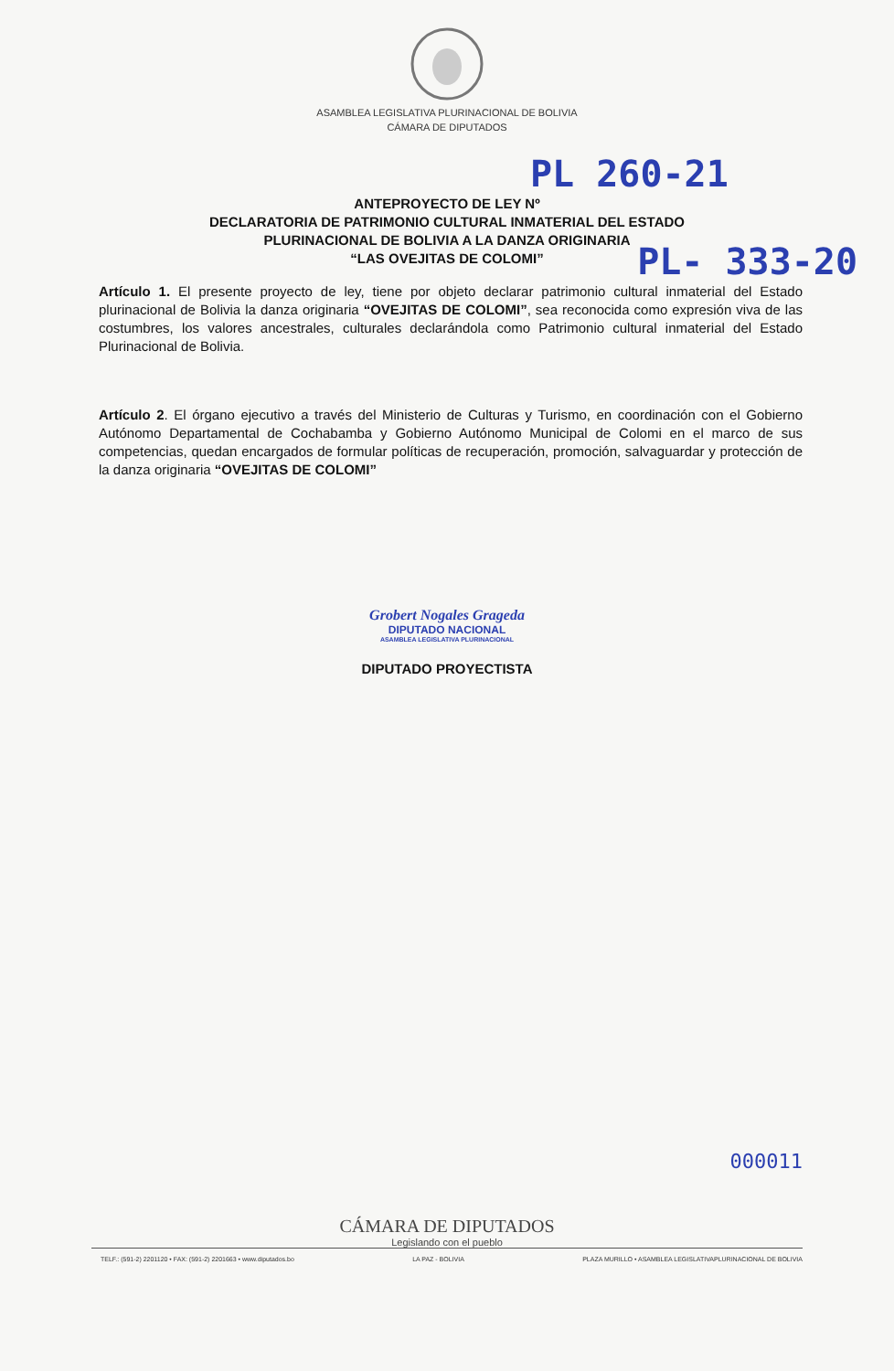ASAMBLEA LEGISLATIVA PLURINACIONAL DE BOLIVIA
CÁMARA DE DIPUTADOS
PL 260-21
ANTEPROYECTO DE LEY Nº
DECLARATORIA DE PATRIMONIO CULTURAL INMATERIAL DEL ESTADO
PLURINACIONAL DE BOLIVIA A LA DANZA ORIGINARIA
“LAS OVEJITAS DE COLOMI”
PL- 333-20
Artículo 1. El presente proyecto de ley, tiene por objeto declarar patrimonio cultural inmaterial del Estado plurinacional de Bolivia la danza originaria “OVEJITAS DE COLOMI”, sea reconocida como expresión viva de las costumbres, los valores ancestrales, culturales declarándola como Patrimonio cultural inmaterial del Estado Plurinacional de Bolivia.
Artículo 2. El órgano ejecutivo a través del Ministerio de Culturas y Turismo, en coordinación con el Gobierno Autónomo Departamental de Cochabamba y Gobierno Autónomo Municipal de Colomi en el marco de sus competencias, quedan encargados de formular políticas de recuperación, promoción, salvaguardar y protección de la danza originaria “OVEJITAS DE COLOMI”
Grobert Nogales Grageda
DIPUTADO NACIONAL
ASAMBLEA LEGISLATIVA PLURINACIONAL
DIPUTADO PROYECTISTA
000011
CÁMARA DE DIPUTADOS
Legislando con el pueblo
TELF.: (591-2) 2201120 • FAX: (591-2) 2201663 • www.diputados.bo LA PAZ - BOLIVIA PLAZA MURILLO • ASAMBLEA LEGISLATIVAPLURINACIONAL DE BOLIVIA